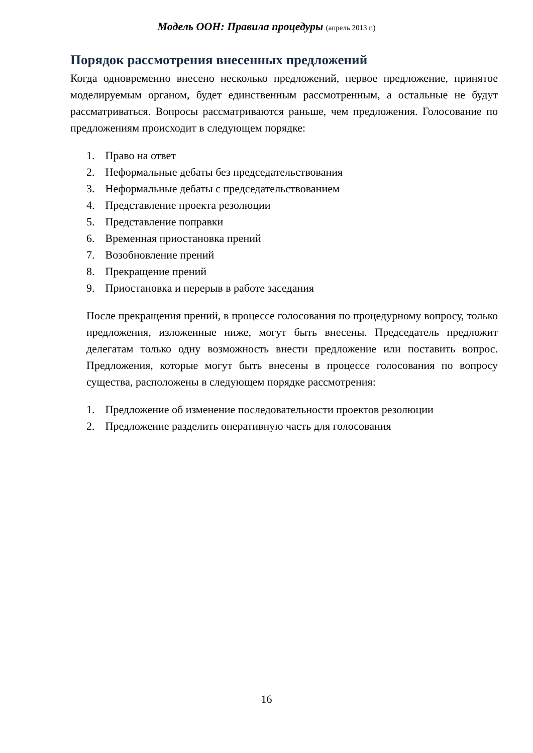Модель ООН: Правила процедуры (апрель 2013 г.)
Порядок рассмотрения внесенных предложений
Когда одновременно внесено несколько предложений, первое предложение, принятое моделируемым органом, будет единственным рассмотренным, а остальные не будут рассматриваться. Вопросы рассматриваются раньше, чем предложения. Голосование по предложениям происходит в следующем порядке:
1. Право на ответ
2. Неформальные дебаты без председательствования
3. Неформальные дебаты с председательствованием
4. Представление проекта резолюции
5. Представление поправки
6. Временная приостановка прений
7. Возобновление прений
8. Прекращение прений
9. Приостановка и перерыв в работе заседания
После прекращения прений, в процессе голосования по процедурному вопросу, только предложения, изложенные ниже, могут быть внесены. Председатель предложит делегатам только одну возможность внести предложение или поставить вопрос. Предложения, которые могут быть внесены в процессе голосования по вопросу существа, расположены в следующем порядке рассмотрения:
1. Предложение об изменение последовательности проектов резолюции
2. Предложение разделить оперативную часть для голосования
16